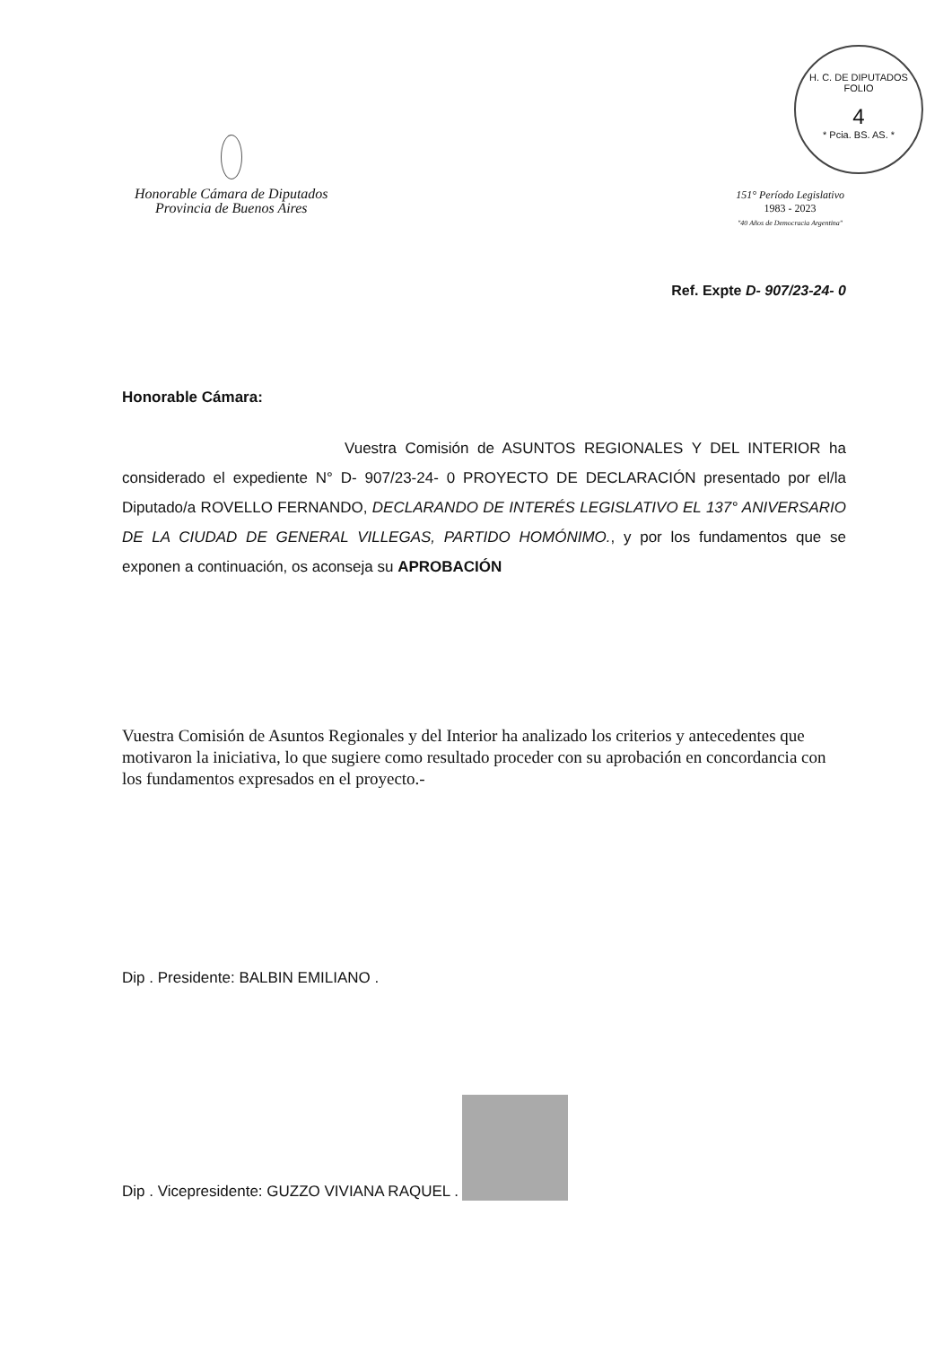H. C. DE DIPUTADOS
FOLIO
4
* Pcia. BS. AS. *
Honorable Cámara de Diputados
Provincia de Buenos Aires
151° Período Legislativo
1983 - 2023
"40 Años de Democracia Argentina"
Ref. Expte D- 907/23-24- 0
Honorable Cámara:
Vuestra Comisión de ASUNTOS REGIONALES Y DEL INTERIOR ha considerado el expediente N° D- 907/23-24- 0 PROYECTO DE DECLARACIÓN presentado por el/la Diputado/a ROVELLO FERNANDO, DECLARANDO DE INTERÉS LEGISLATIVO EL 137° ANIVERSARIO DE LA CIUDAD DE GENERAL VILLEGAS, PARTIDO HOMÓNIMO., y por los fundamentos que se exponen a continuación, os aconseja su APROBACIÓN
Vuestra Comisión de Asuntos Regionales y del Interior ha analizado los criterios y antecedentes que motivaron la iniciativa, lo que sugiere como resultado proceder con su aprobación en concordancia con los fundamentos expresados en el proyecto.-
Dip . Presidente: BALBIN EMILIANO .
Dip . Vicepresidente: GUZZO VIVIANA RAQUEL .